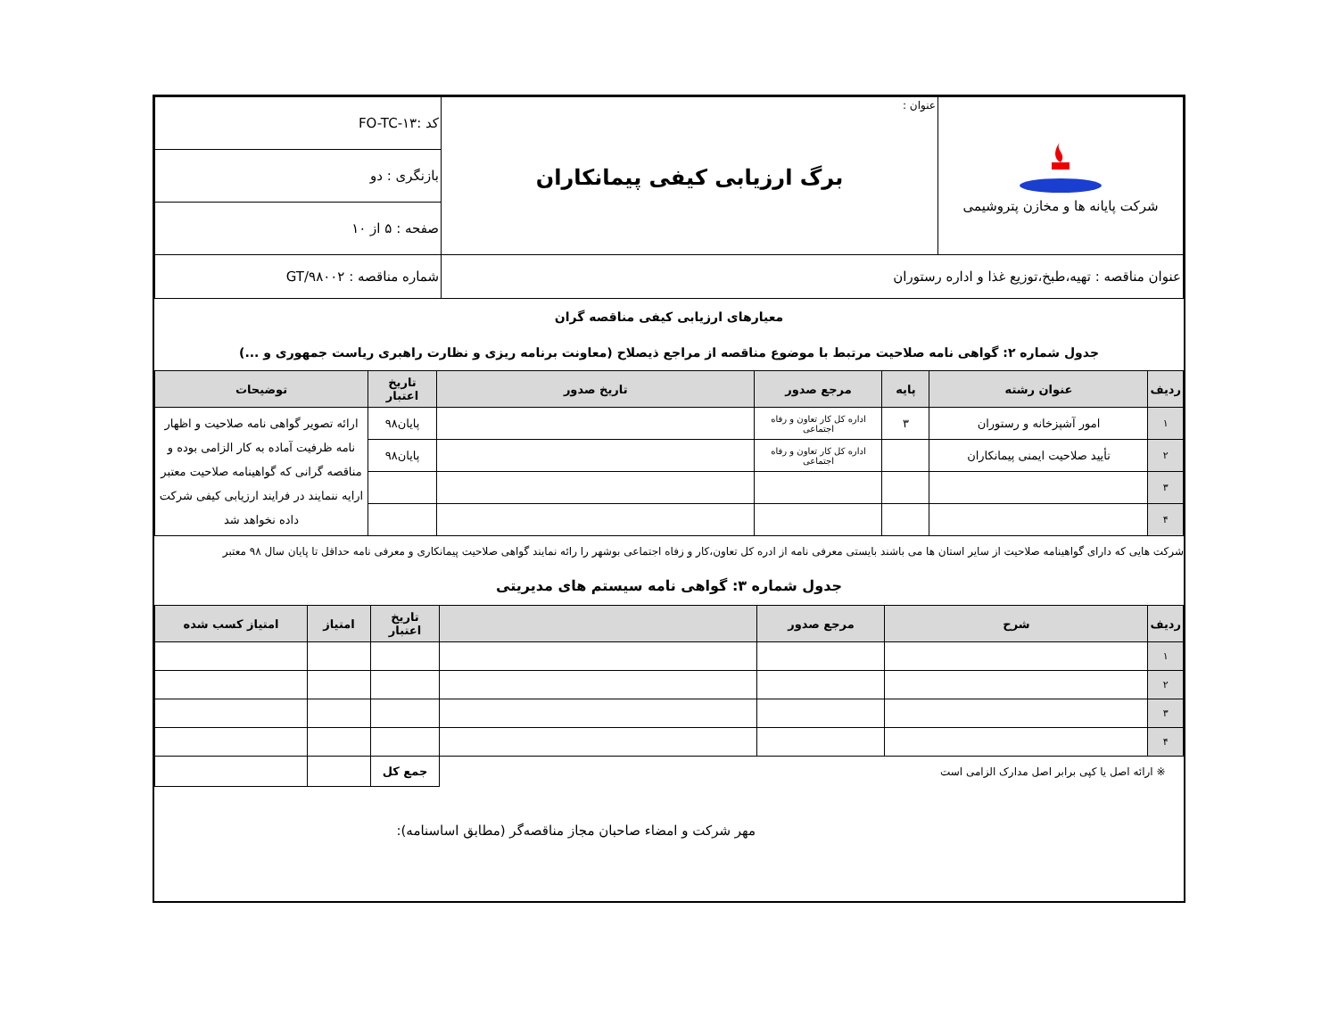| شرکت پایانه ها و مخازن پتروشیمی | عنوان : برگ ارزیابی کیفی پیمانکاران | کد :FO-TC-۱۳ |
| | | بازنگری : دو |
| | | صفحه : ۵ از ۱۰ |
| عنوان مناقصه : تهیه،طبخ،توزیع غذا و اداره رستوران | | شماره مناقصه : GT/۹۸۰۰۲ |
معیارهای ارزیابی کیفی مناقصه گران
جدول شماره ۲: گواهی نامه صلاحیت مرتبط با موضوع مناقصه از مراجع ذیصلاح (معاونت برنامه ریزی و نظارت راهبری ریاست جمهوری و ...)
| ردیف | عنوان رشته | پایه | مرجع صدور | تاریخ صدور | تاریخ اعتبار | توضیحات |
| --- | --- | --- | --- | --- | --- | --- |
| ۱ | امور آشپزخانه و رستوران | ۳ | اداره کل کار تعاون و رفاه اجتماعی | | پایان۹۸ | ارائه تصویر گواهی نامه صلاحیت و اظهار نامه ظرفیت آماده به کار الزامی بوده و مناقصه گرانی که گواهینامه صلاحیت معتبر ارایه ننمایند در فرایند ارزیابی کیفی شرکت داده نخواهد شد |
| ۲ | تأیید صلاحیت ایمنی پیمانکاران | | اداره کل کار تعاون و رفاه اجتماعی | | پایان۹۸ | |
| ۳ | | | | | | |
| ۴ | | | | | | |
شرکت هایی که دارای گواهینامه صلاحیت از سایر استان ها می باشند بایستی معرفی نامه از ادره کل تعاون،کار و زفاه اجتماعی بوشهر را رائه نمایند گواهی صلاحیت پیمانکاری و معرفی نامه حداقل تا پایان سال ۹۸ معتبر
جدول شماره ۳: گواهی نامه سیستم های مدیریتی
| ردیف | شرح | مرجع صدور | | تاریخ اعتبار | امتیاز | امتیاز کسب شده |
| --- | --- | --- | --- | --- | --- | --- |
| ۱ | | | | | | |
| ۲ | | | | | | |
| ۳ | | | | | | |
| ۴ | | | | | | |
| ※ ارائه اصل یا کپی برابر اصل مدارک الزامی است | | | | جمع کل | | |
مهر شرکت و امضاء صاحبان مجاز مناقصه‌گر (مطابق اساسنامه):